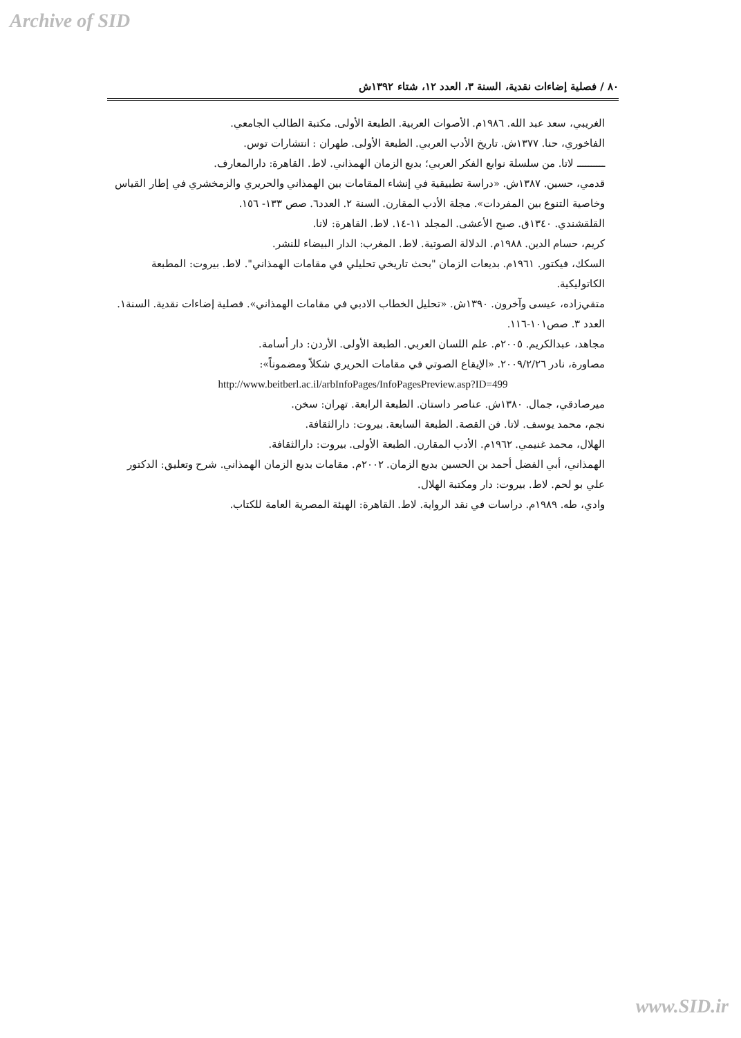Archive of SID
٨٠ / فصلية إضاءات نقدية، السنة ٣، العدد ١٢، شتاء ١٣٩٢ش
الغريبي، سعد عبد الله. ١٩٨٦م. الأصوات العربية. الطبعة الأولى. مكتبة الطالب الجامعي.
الفاخوري، حنا. ١٣٧٧ش. تاريخ الأدب العربي. الطبعة الأولى. طهران : انتشارات توس.
ــــــــــ لاتا. من سلسلة نوابع الفكر العربي؛ بديع الزمان الهمذاني. لاط. القاهرة: دارالمعارف.
قدمي، حسين. ١٣٨٧ش. «دراسة تطبيقية في إنشاء المقامات بين الهمذاني والحريري والزمخشري في إطار القياس وخاصية التنوع بين المفردات». مجلة الأدب المقارن. السنة ٢. العدد٦. صص ١٣٣- ١٥٦.
القلقشندي. ١٣٤٠ق. صبح الأعشى. المجلد ١١-١٤. لاط. القاهرة: لانا.
كريم، حسام الدين. ١٩٨٨م. الدلالة الصوتية. لاط. المغرب: الدار البيضاء للنشر.
السكك، فيكتور. ١٩٦١م. بديعات الزمان "بحث تاريخي تحليلي في مقامات الهمذاني". لاط. بيروت: المطبعة الكاتوليكية.
متقي‌زاده، عيسى وآخرون. ١٣٩٠ش. «تحليل الخطاب الادبي في مقامات الهمذاني». فصلية إضاءات نقدية. السنة١. العدد ٣. صص١٠١-١١٦.
مجاهد، عبدالكريم. ٢٠٠٥م. علم اللسان العربي. الطبعة الأولى. الأردن: دار أسامة.
مصاورة، نادر ٢٠٠٩/٢/٢٦. «الإيقاع الصوتي في مقامات الحريري شكلاً ومضموناً»:
http://www.beitberl.ac.il/arbInfoPages/InfoPagesPreview.asp?ID=499
ميرصادقي، جمال. ١٣٨٠ش. عناصر داستان. الطبعة الرابعة. تهران: سخن.
نجم، محمد يوسف. لاتا. فن القصة. الطبعة السابعة. بيروت: دارالثقافة.
الهلال، محمد غنيمي. ١٩٦٢م. الأدب المقارن. الطبعة الأولى. بيروت: دارالثقافة.
الهمذاني، أبي الفضل أحمد بن الحسين بديع الزمان. ٢٠٠٢م. مقامات بديع الزمان الهمذاني. شرح وتعليق: الدكتور علي بو لحم. لاط. بيروت: دار ومكتبة الهلال.
وادي، طه. ١٩٨٩م. دراسات في نقد الرواية. لاط. القاهرة: الهيئة المصرية العامة للكتاب.
www.SID.ir